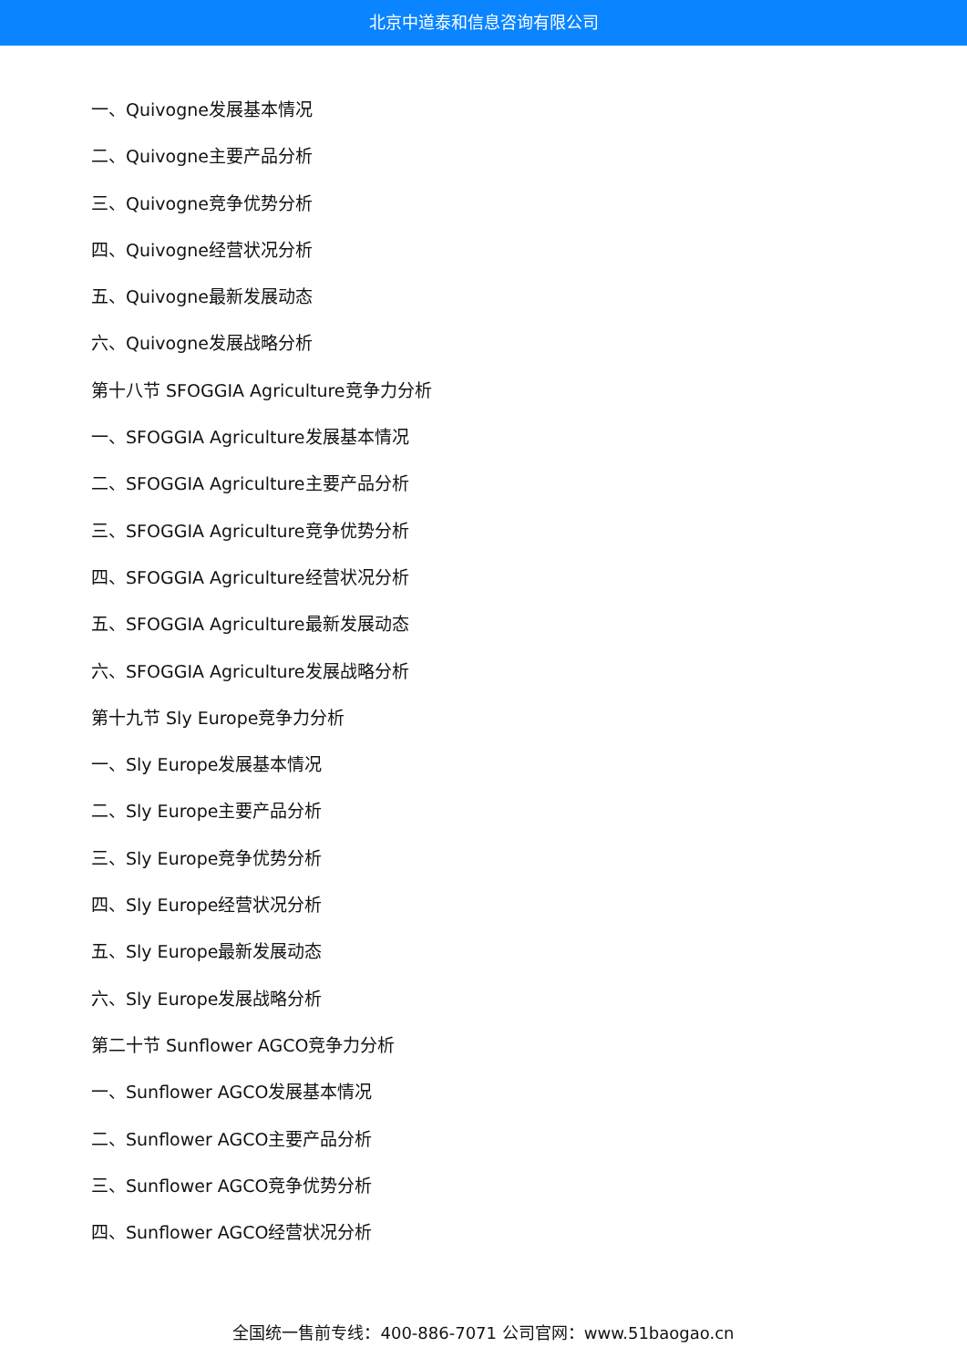北京中道泰和信息咨询有限公司
一、Quivogne发展基本情况
二、Quivogne主要产品分析
三、Quivogne竞争优势分析
四、Quivogne经营状况分析
五、Quivogne最新发展动态
六、Quivogne发展战略分析
第十八节 SFOGGIA Agriculture竞争力分析
一、SFOGGIA Agriculture发展基本情况
二、SFOGGIA Agriculture主要产品分析
三、SFOGGIA Agriculture竞争优势分析
四、SFOGGIA Agriculture经营状况分析
五、SFOGGIA Agriculture最新发展动态
六、SFOGGIA Agriculture发展战略分析
第十九节 Sly Europe竞争力分析
一、Sly Europe发展基本情况
二、Sly Europe主要产品分析
三、Sly Europe竞争优势分析
四、Sly Europe经营状况分析
五、Sly Europe最新发展动态
六、Sly Europe发展战略分析
第二十节 Sunflower AGCO竞争力分析
一、Sunflower AGCO发展基本情况
二、Sunflower AGCO主要产品分析
三、Sunflower AGCO竞争优势分析
四、Sunflower AGCO经营状况分析
全国统一售前专线：400-886-7071 公司官网：www.51baogao.cn